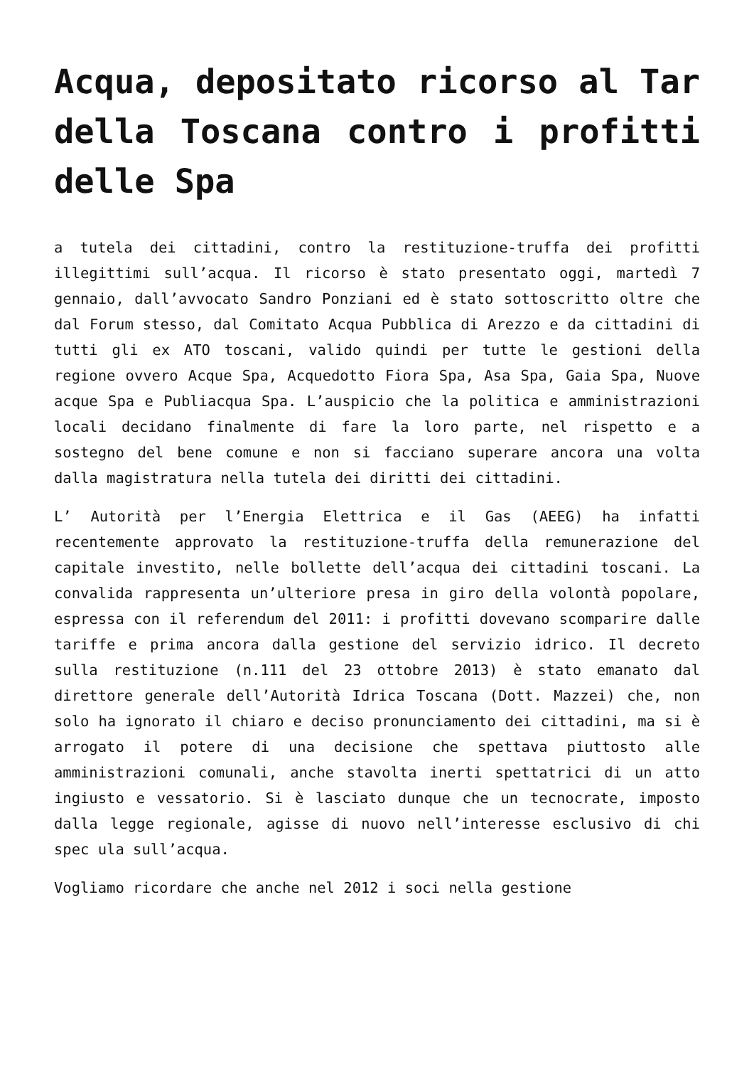Acqua, depositato ricorso al Tar della Toscana contro i profitti delle Spa
a tutela dei cittadini, contro la restituzione-truffa dei profitti illegittimi sull’acqua. Il ricorso è stato presentato oggi, martedì 7 gennaio, dall’avvocato Sandro Ponziani ed è stato sottoscritto oltre che dal Forum stesso, dal Comitato Acqua Pubblica di Arezzo e da cittadini di tutti gli ex ATO toscani, valido quindi per tutte le gestioni della regione ovvero Acque Spa, Acquedotto Fiora Spa, Asa Spa, Gaia Spa, Nuove acque Spa e Publiacqua Spa. L’auspicio che la politica e amministrazioni locali decidano finalmente di fare la loro parte, nel rispetto e a sostegno del bene comune e non si facciano superare ancora una volta dalla magistratura nella tutela dei diritti dei cittadini.
L’ Autorità per l’Energia Elettrica e il Gas (AEEG) ha infatti recentemente approvato la restituzione-truffa della remunerazione del capitale investito, nelle bollette dell’acqua dei cittadini toscani. La convalida rappresenta un’ulteriore presa in giro della volontà popolare, espressa con il referendum del 2011: i profitti dovevano scomparire dalle tariffe e prima ancora dalla gestione del servizio idrico. Il decreto sulla restituzione (n.111 del 23 ottobre 2013) è stato emanato dal direttore generale dell’Autorità Idrica Toscana (Dott. Mazzei) che, non solo ha ignorato il chiaro e deciso pronunciamento dei cittadini, ma si è arrogato il potere di una decisione che spettava piuttosto alle amministrazioni comunali, anche stavolta inerti spettatrici di un atto ingiusto e vessatorio. Si è lasciato dunque che un tecnocrate, imposto dalla legge regionale, agisse di nuovo nell’interesse esclusivo di chi spec ula sull’acqua.
Vogliamo ricordare che anche nel 2012 i soci nella gestione